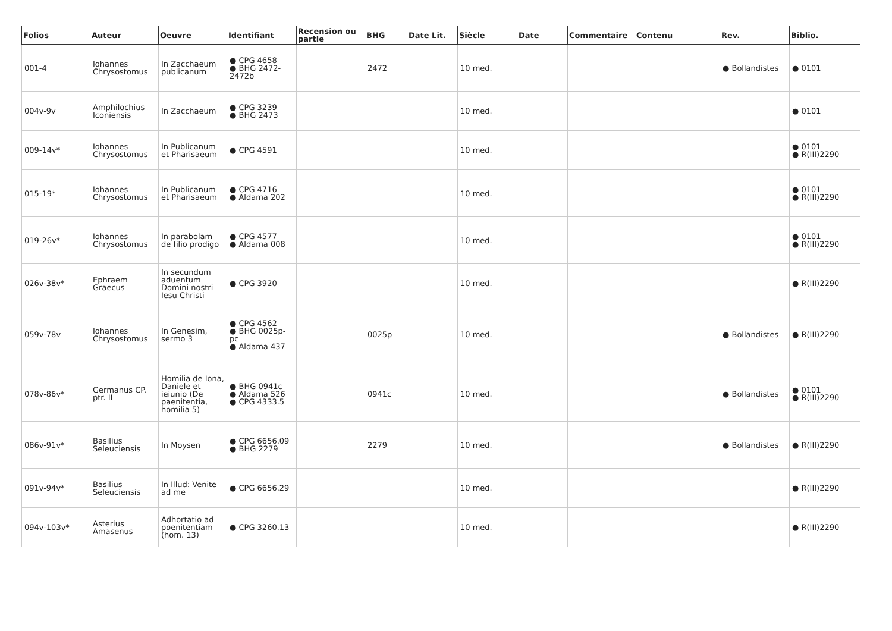| Folios | Auteur | Oeuvre | Identifiant | Recension ou partie | BHG | Date Lit. | Siècle | Date | Commentaire | Contenu | Rev. | Biblio. |
| --- | --- | --- | --- | --- | --- | --- | --- | --- | --- | --- | --- | --- |
| 001-4 | Iohannes Chrysostomus | In Zacchaeum publicanum | ● CPG 4658 ● BHG 2472-2472b | | 2472 | | 10 med. | | | | ● Bollandistes | ● 0101 |
| 004v-9v | Amphilochius Iconiensis | In Zacchaeum | ● CPG 3239 ● BHG 2473 | | | | 10 med. | | | | | ● 0101 |
| 009-14v* | Iohannes Chrysostomus | In Publicanum et Pharisaeum | ● CPG 4591 | | | | 10 med. | | | | | ● 0101 ● R(III)2290 |
| 015-19* | Iohannes Chrysostomus | In Publicanum et Pharisaeum | ● CPG 4716 ● Aldama 202 | | | | 10 med. | | | | | ● 0101 ● R(III)2290 |
| 019-26v* | Iohannes Chrysostomus | In parabolam de filio prodigo | ● CPG 4577 ● Aldama 008 | | | | 10 med. | | | | | ● 0101 ● R(III)2290 |
| 026v-38v* | Ephraem Graecus | In secundum aduentum Domini nostri Iesu Christi | ● CPG 3920 | | | | 10 med. | | | | | ● R(III)2290 |
| 059v-78v | Iohannes Chrysostomus | In Genesim, sermo 3 | ● CPG 4562 ● BHG 0025p-pc ● Aldama 437 | | 0025p | | 10 med. | | | | ● Bollandistes | ● R(III)2290 |
| 078v-86v* | Germanus CP. ptr. II | Homilia de Iona, Daniele et ieiunio (De paenitentia, homilia 5) | ● BHG 0941c ● Aldama 526 ● CPG 4333.5 | | 0941c | | 10 med. | | | | ● Bollandistes | ● 0101 ● R(III)2290 |
| 086v-91v* | Basilius Seleuciensis | In Moysen | ● CPG 6656.09 ● BHG 2279 | | 2279 | | 10 med. | | | | ● Bollandistes | ● R(III)2290 |
| 091v-94v* | Basilius Seleuciensis | In Illud: Venite ad me | ● CPG 6656.29 | | | | 10 med. | | | | | ● R(III)2290 |
| 094v-103v* | Asterius Amasenus | Adhortatio ad poenitentiam (hom. 13) | ● CPG 3260.13 | | | | 10 med. | | | | | ● R(III)2290 |